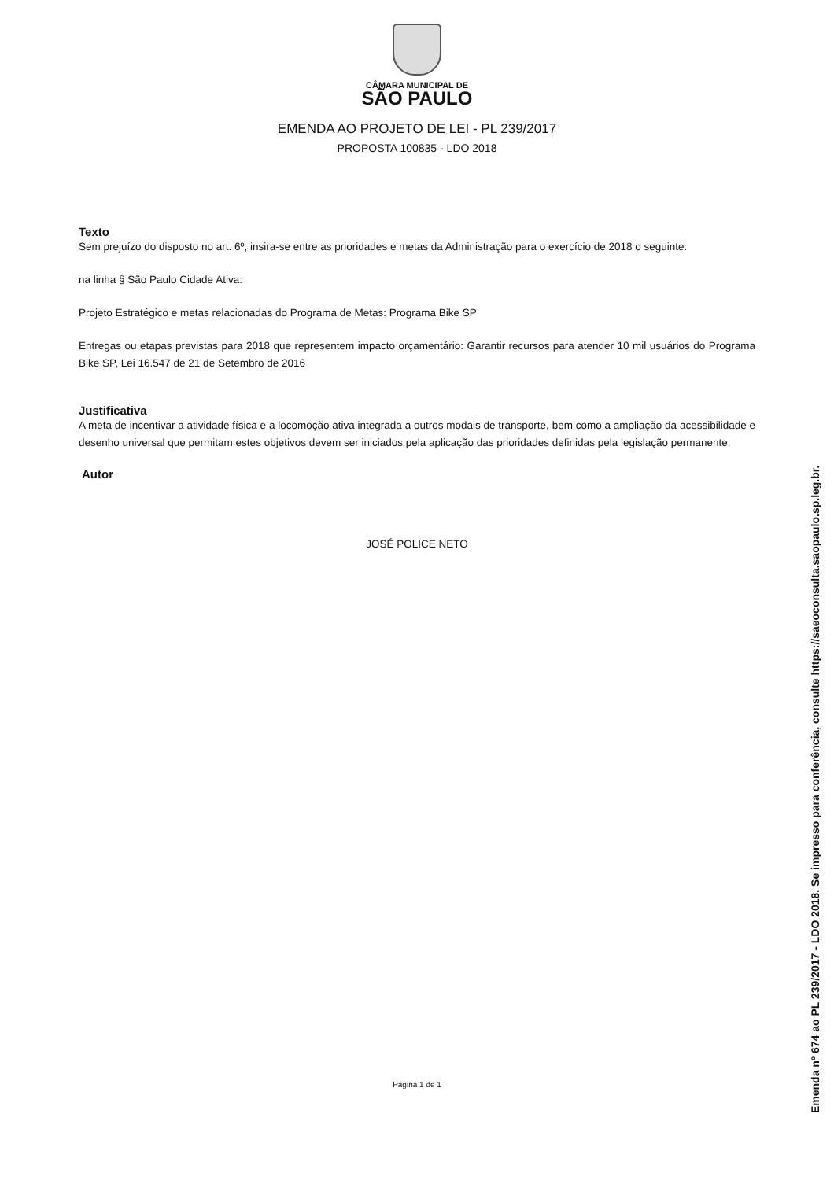CÂMARA MUNICIPAL DE
SÃO PAULO
EMENDA AO PROJETO DE LEI - PL 239/2017
PROPOSTA 100835 - LDO 2018
Texto
Sem prejuízo do disposto no art. 6º, insira-se entre as prioridades e metas da Administração para o exercício de 2018 o seguinte:
na linha § São Paulo Cidade Ativa:
Projeto Estratégico e metas relacionadas do Programa de Metas: Programa Bike SP
Entregas ou etapas previstas para 2018 que representem impacto orçamentário: Garantir recursos para atender 10 mil usuários do Programa Bike SP, Lei 16.547 de 21 de Setembro de 2016
Justificativa
A meta de incentivar a atividade física e a locomoção ativa integrada a outros modais de transporte, bem como a ampliação da acessibilidade e desenho universal que permitam estes objetivos devem ser iniciados pela aplicação das prioridades definidas pela legislação permanente.
Autor
JOSÉ POLICE NETO
Página 1 de 1
Emenda nº 674 ao PL 239/2017 - LDO 2018. Se impresso para conferência, consulte https://saeoconsulta.saopaulo.sp.leg.br.